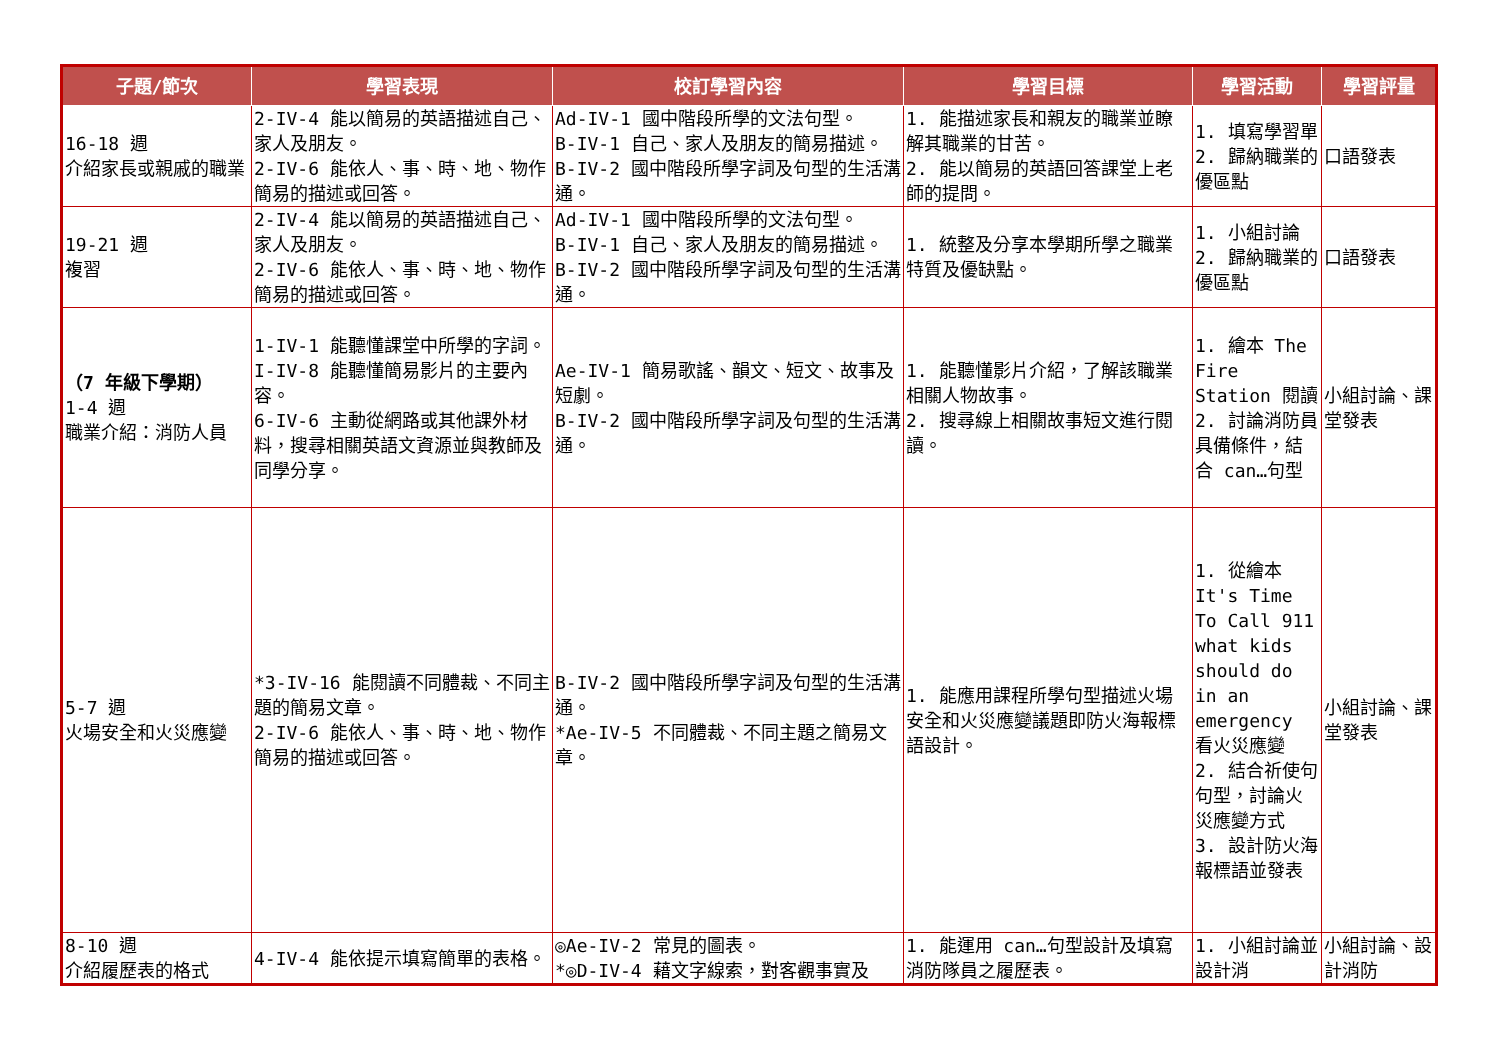| 子題/節次 | 學習表現 | 校訂學習內容 | 學習目標 | 學習活動 | 學習評量 |
| --- | --- | --- | --- | --- | --- |
| 16-18 週 介紹家長或親戚的職業 | 2-IV-4 能以簡易的英語描述自己、家人及朋友。 2-IV-6 能依人、事、時、地、物作簡易的描述或回答。 | Ad-IV-1 國中階段所學的文法句型。 B-IV-1 自己、家人及朋友的簡易描述。 B-IV-2 國中階段所學字詞及句型的生活溝通。 | 1. 能描述家長和親友的職業並瞭解其職業的甘苦。 2. 能以簡易的英語回答課堂上老師的提問。 | 1. 填寫學習單 2. 歸納職業的優區點 | 口語發表 |
| 19-21 週 複習 | 2-IV-4 能以簡易的英語描述自己、家人及朋友。 2-IV-6 能依人、事、時、地、物作簡易的描述或回答。 | Ad-IV-1 國中階段所學的文法句型。 B-IV-1 自己、家人及朋友的簡易描述。 B-IV-2 國中階段所學字詞及句型的生活溝通。 | 1. 統整及分享本學期所學之職業特質及優缺點。 | 1. 小組討論 2. 歸納職業的優區點 | 口語發表 |
| （7 年級下學期） 1-4 週 職業介紹：消防人員 | 1-IV-1 能聽懂課堂中所學的字詞。 I-IV-8 能聽懂簡易影片的主要內容。 6-IV-6 主動從網路或其他課外材料，搜尋相關英語文資源並與教師及同學分享。 | Ae-IV-1 簡易歌謠、韻文、短文、故事及短劇。 B-IV-2 國中階段所學字詞及句型的生活溝通。 | 1. 能聽懂影片介紹，了解該職業相關人物故事。 2. 搜尋線上相關故事短文進行閱讀。 | 1. 繪本 The Fire Station 閱讀 2. 討論消防員具備條件，結合 can…句型 | 小組討論、課堂發表 |
| 5-7 週 火場安全和火災應變 | *3-IV-16 能閱讀不同體裁、不同主題的簡易文章。 2-IV-6 能依人、事、時、地、物作簡易的描述或回答。 | B-IV-2 國中階段所學字詞及句型的生活溝通。 *Ae-IV-5 不同體裁、不同主題之簡易文章。 | 1. 能應用課程所學句型描述火場安全和火災應變議題即防火海報標語設計。 | 1. 從繪本 It's Time To Call 911 what kids should do in an emergency 看火災應變 2. 結合祈使句句型，討論火災應變方式 3. 設計防火海報標語並發表 | 小組討論、課堂發表 |
| 8-10 週 介紹履歷表的格式 | 4-IV-4 能依提示填寫簡單的表格。 | ◎Ae-IV-2 常見的圖表。 *◎D-IV-4 藉文字線索，對客觀事實及 | 1. 能運用 can…句型設計及填寫消防隊員之履歷表。 | 1. 小組討論並設計消 | 小組討論、設計消防 |